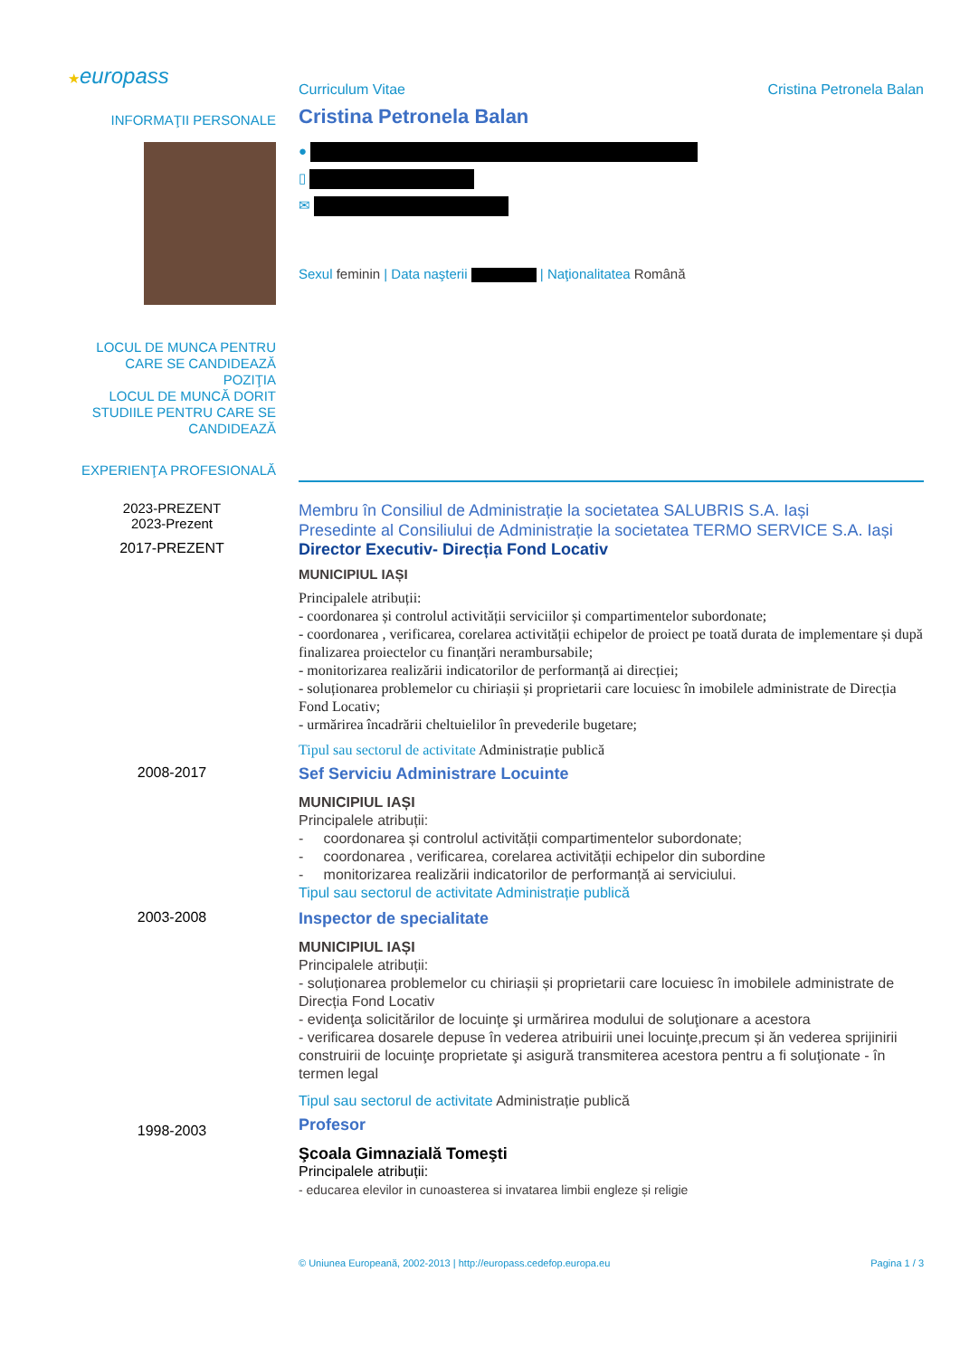★europass
Curriculum Vitae Cristina Petronela Balan
INFORMAŢII PERSONALE
Cristina Petronela Balan
●
▯
✉
Sexul feminin | Data naşterii | Naţionalitatea Română
LOCUL DE MUNCA PENTRU CARE SE CANDIDEAZĂ
POZIŢIA
LOCUL DE MUNCĂ DORIT
STUDIILE PENTRU CARE SE CANDIDEAZĂ
EXPERIENŢA PROFESIONALĂ
2023-PREZENT
2023-Prezent
Membru în Consiliul de Administrație la societatea SALUBRIS S.A. Iași
Presedinte al Consiliului de Administrație la societatea TERMO SERVICE S.A. Iași
2017-PREZENT Director Executiv- Direcția Fond Locativ
MUNICIPIUL IAȘI
Principalele atribuții:
- coordonarea și controlul activității serviciilor și compartimentelor subordonate;
- coordonarea , verificarea, corelarea activității echipelor de proiect pe toată durata de implementare și după finalizarea proiectelor cu finanțări nerambursabile;
- monitorizarea realizării indicatorilor de performanță ai direcției;
- soluționarea problemelor cu chiriașii și proprietarii care locuiesc în imobilele administrate de Direcția Fond Locativ;
- urmărirea încadrării cheltuielilor în prevederile bugetare;
Tipul sau sectorul de activitate Administrație publică
2008-2017
Sef Serviciu Administrare Locuinte
MUNICIPIUL IAȘI
Principalele atribuții:
- coordonarea și controlul activității compartimentelor subordonate;
- coordonarea , verificarea, corelarea activității echipelor din subordine
- monitorizarea realizării indicatorilor de performanță ai serviciului.
Tipul sau sectorul de activitate Administrație publică
2003-2008
Inspector de specialitate
MUNICIPIUL IAȘI
Principalele atribuții:
- soluționarea problemelor cu chiriașii și proprietarii care locuiesc în imobilele administrate de Direcția Fond Locativ
- evidenţa solicitărilor de locuinţe şi urmărirea modului de soluţionare a acestora
- verificarea dosarele depuse în vederea atribuirii unei locuinţe,precum și ăn vederea sprijinirii construirii de locuinţe proprietate şi asigură transmiterea acestora pentru a fi soluţionate - în termen legal
Tipul sau sectorul de activitate Administrație publică
1998-2003
Profesor
Şcoala Gimnazială Tomeşti
Principalele atribuții:
- educarea elevilor in cunoasterea si invatarea limbii engleze și religie
© Uniunea Europeană, 2002-2013 | http://europass.cedefop.europa.eu Pagina 1 / 3